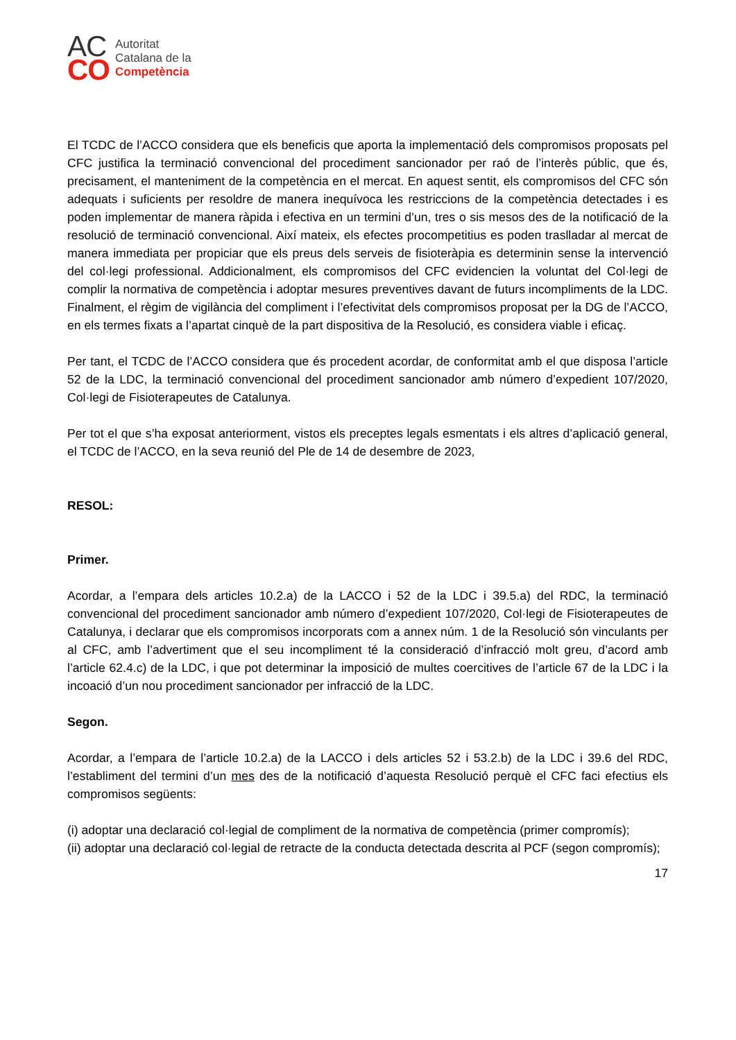AC
CO
Autoritat
Catalana de la
Competència
El TCDC de l’ACCO considera que els beneficis que aporta la implementació dels compromisos proposats pel CFC justifica la terminació convencional del procediment sancionador per raó de l’interès públic, que és, precisament, el manteniment de la competència en el mercat. En aquest sentit, els compromisos del CFC són adequats i suficients per resoldre de manera inequívoca les restriccions de la competència detectades i es poden implementar de manera ràpida i efectiva en un termini d’un, tres o sis mesos des de la notificació de la resolució de terminació convencional. Així mateix, els efectes procompetitius es poden traslladar al mercat de manera immediata per propiciar que els preus dels serveis de fisioteràpia es determinin sense la intervenció del col·legi professional. Addicionalment, els compromisos del CFC evidencien la voluntat del Col·legi de complir la normativa de competència i adoptar mesures preventives davant de futurs incompliments de la LDC. Finalment, el règim de vigilància del compliment i l’efectivitat dels compromisos proposat per la DG de l’ACCO, en els termes fixats a l’apartat cinquè de la part dispositiva de la Resolució, es considera viable i eficaç.
Per tant, el TCDC de l’ACCO considera que és procedent acordar, de conformitat amb el que disposa l’article 52 de la LDC, la terminació convencional del procediment sancionador amb número d’expedient 107/2020, Col·legi de Fisioterapeutes de Catalunya.
Per tot el que s’ha exposat anteriorment, vistos els preceptes legals esmentats i els altres d’aplicació general, el TCDC de l’ACCO, en la seva reunió del Ple de 14 de desembre de 2023,
RESOL:
Primer.
Acordar, a l’empara dels articles 10.2.a) de la LACCO i 52 de la LDC i 39.5.a) del RDC, la terminació convencional del procediment sancionador amb número d’expedient 107/2020, Col·legi de Fisioterapeutes de Catalunya, i declarar que els compromisos incorporats com a annex núm. 1 de la Resolució són vinculants per al CFC, amb l’advertiment que el seu incompliment té la consideració d’infracció molt greu, d’acord amb l’article 62.4.c) de la LDC, i que pot determinar la imposició de multes coercitives de l’article 67 de la LDC i la incoació d’un nou procediment sancionador per infracció de la LDC.
Segon.
Acordar, a l’empara de l’article 10.2.a) de la LACCO i dels articles 52 i 53.2.b) de la LDC i 39.6 del RDC, l’establiment del termini d’un mes des de la notificació d’aquesta Resolució perquè el CFC faci efectius els compromisos següents:
(i) adoptar una declaració col·legial de compliment de la normativa de competència (primer compromís);
(ii) adoptar una declaració col·legial de retracte de la conducta detectada descrita al PCF (segon compromís);
17